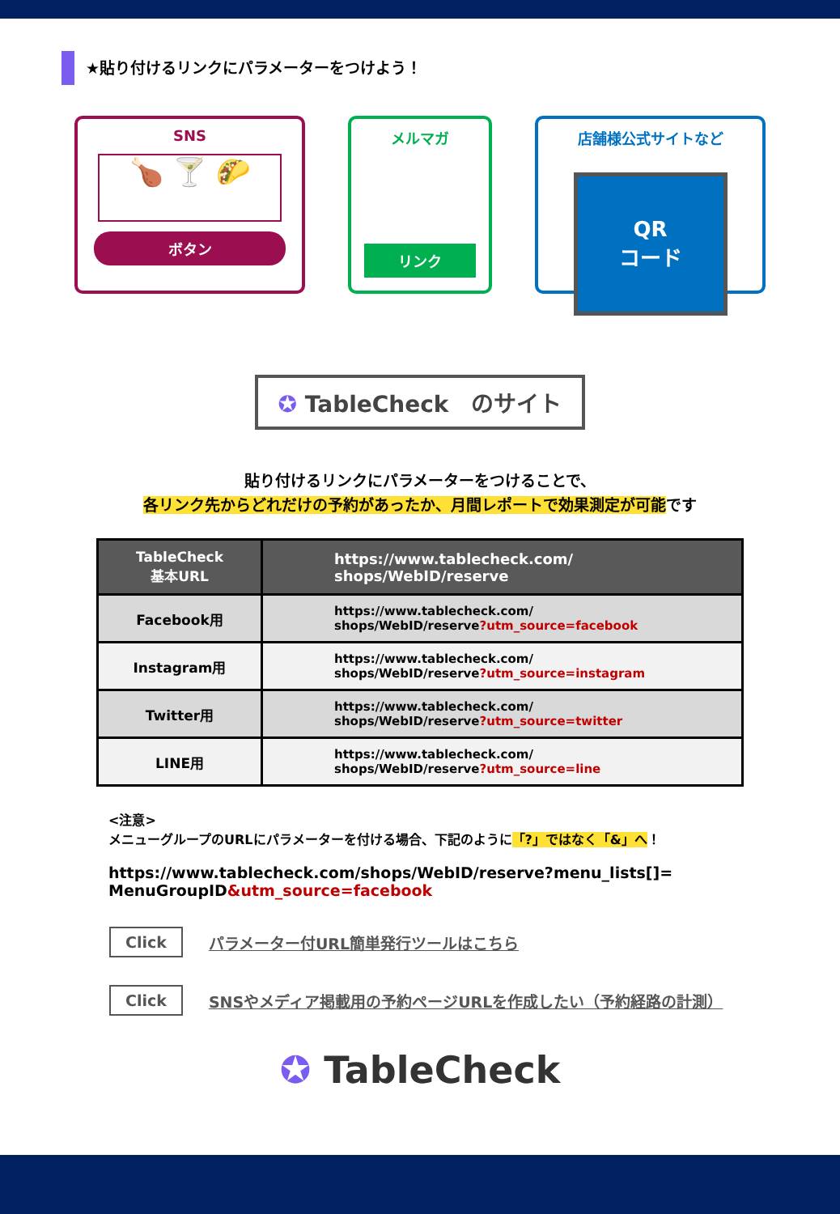★貼り付けるリンクにパラメーターをつけよう！
SNS
🍗 🍸 🌮
ボタン
メルマガ
リンク
店舗様公式サイトなど
QR
コード
✪ TableCheck　のサイト
貼り付けるリンクにパラメーターをつけることで、
各リンク先からどれだけの予約があったか、月間レポートで効果測定が可能です
| TableCheck 基本URL | https://www.tablecheck.com/ shops/WebID/reserve |
| --- | --- |
| Facebook用 | https://www.tablecheck.com/ shops/WebID/reserve ?utm_source=facebook |
| Instagram用 | https://www.tablecheck.com/ shops/WebID/reserve ?utm_source=instagram |
| Twitter用 | https://www.tablecheck.com/ shops/WebID/reserve ?utm_source=twitter |
| LINE用 | https://www.tablecheck.com/ shops/WebID/reserve ?utm_source=line |
<注意>
メニューグループのURLにパラメーターを付ける場合、下記のように「?」ではなく「&」へ！
https://www.tablecheck.com/shops/WebID/reserve?menu_lists[]=
MenuGroupID&utm_source=facebook
Click パラメーター付URL簡単発行ツールはこちら
Click SNSやメディア掲載用の予約ページURLを作成したい（予約経路の計測）
✪ TableCheck